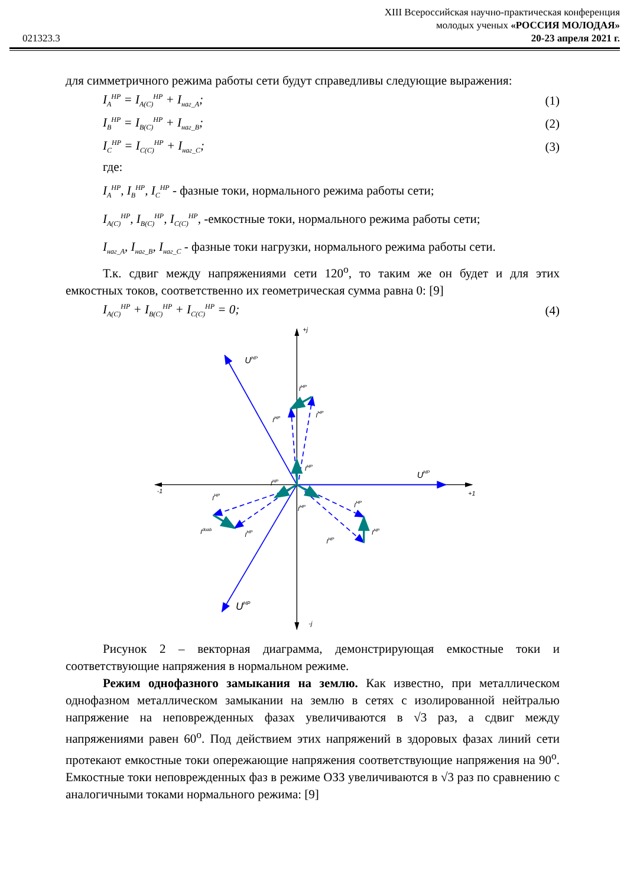XIII Всероссийская научно-практическая конференция
молодых ученых «РОССИЯ МОЛОДАЯ»
021323.3 20-23 апреля 2021 г.
для симметричного режима работы сети будут справедливы следующие выражения:
I<sub>A</sub><sup>HP</sup> = I<sub>A(C)</sub><sup>HP</sup> + I<sub>наг_A</sub>; (1)
I<sub>B</sub><sup>HP</sup> = I<sub>B(C)</sub><sup>HP</sup> + I<sub>наг_B</sub>; (2)
I<sub>C</sub><sup>HP</sup> = I<sub>C(C)</sub><sup>HP</sup> + I<sub>наг_C</sub>; (3)
где:
I<sub>A</sub><sup>HP</sup>, I<sub>B</sub><sup>HP</sup>, I<sub>C</sub><sup>HP</sup> - фазные токи, нормального режима работы сети;
I<sub>A(C)</sub><sup>HP</sup>, I<sub>B(C)</sub><sup>HP</sup>, I<sub>C(C)</sub><sup>HP</sup>, -емкостные токи, нормального режима работы сети;
I<sub>наг_A</sub>, I<sub>наг_B</sub>, I<sub>наг_C</sub> - фазные токи нагрузки, нормального режима работы сети.
Т.к. сдвиг между напряжениями сети 120<sup>o</sup>, то таким же он будет и для этих емкостных токов, соответственно их геометрическая сумма равна 0: [9]
I<sub>A(C)</sub><sup>HP</sup> + I<sub>B(C)</sub><sup>HP</sup> + I<sub>C(C)</sub><sup>HP</sup> = 0; (4)
+j
-j
-1
+1
UHP
UHP
UHP
IHP
IHP
IHP
IHP
IHP
IHP
IHP
IHP
IHP
Idoab
IHP
IHP
Рисунок 2 – векторная диаграмма, демонстрирующая емкостные токи и соответствующие напряжения в нормальном режиме.
Режим однофазного замыкания на землю. Как известно, при металлическом однофазном металлическом замыкании на землю в сетях с изолированной нейтралью напряжение на неповрежденных фазах увеличиваются в √3 раз, а сдвиг между напряжениями равен 60<sup>o</sup>. Под действием этих напряжений в здоровых фазах линий сети протекают емкостные токи опережающие напряжения соответствующие напряжения на 90<sup>o</sup>. Емкостные токи неповрежденных фаз в режиме ОЗЗ увеличиваются в √3 раз по сравнению с аналогичными токами нормального режима: [9]